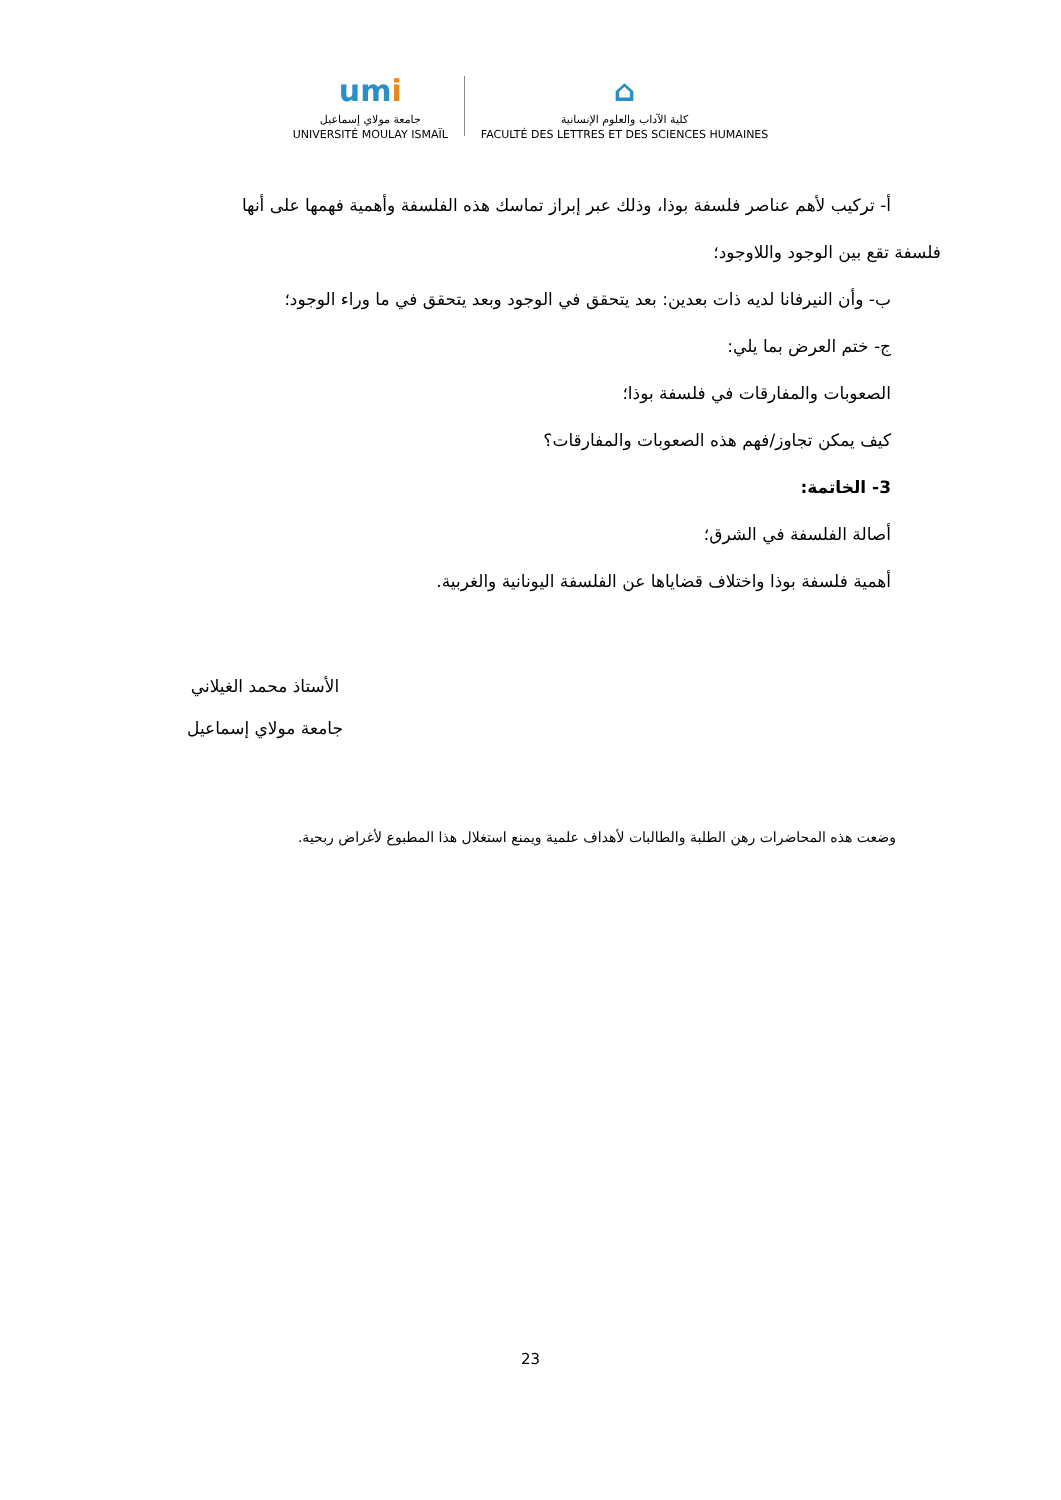umi
جامعة مولاي إسماعيل
UNIVERSITÉ MOULAY ISMAÏL
⌂
كلية الآداب والعلوم الإنسانية
FACULTÉ DES LETTRES ET DES SCIENCES HUMAINES
أ- تركيب لأهم عناصر فلسفة بوذا، وذلك عبر إبراز تماسك هذه الفلسفة وأهمية فهمها على أنها
فلسفة تقع بين الوجود واللاوجود؛
ب- وأن النيرفانا لديه ذات بعدين: بعد يتحقق في الوجود وبعد يتحقق في ما وراء الوجود؛
ج- ختم العرض بما يلي:
الصعوبات والمفارقات في فلسفة بوذا؛
كيف يمكن تجاوز/فهم هذه الصعوبات والمفارقات؟
3- الخاتمة:
أصالة الفلسفة في الشرق؛
أهمية فلسفة بوذا واختلاف قضاياها عن الفلسفة اليونانية والغربية.
الأستاذ محمد الغيلاني
جامعة مولاي إسماعيل
وضعت هذه المحاضرات رهن الطلبة والطالبات لأهداف علمية ويمنع استغلال هذا المطبوع لأغراض ربحية.
23